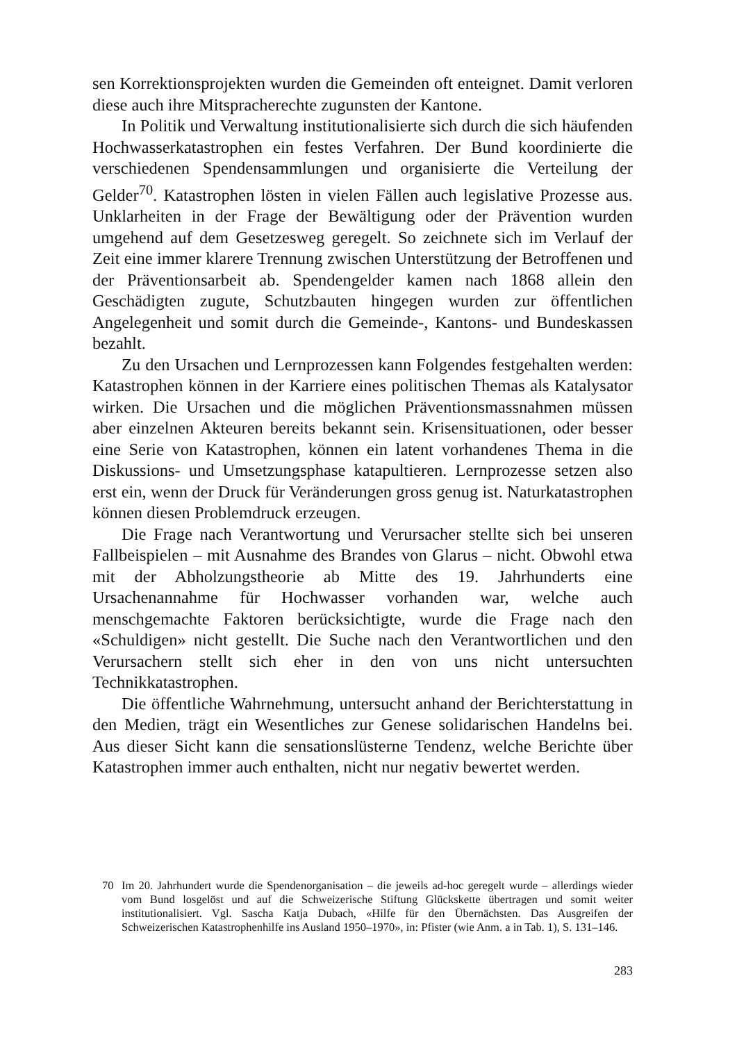sen Korrektionsprojekten wurden die Gemeinden oft enteignet. Damit verloren diese auch ihre Mitspracherechte zugunsten der Kantone.
In Politik und Verwaltung institutionalisierte sich durch die sich häufenden Hochwasserkatastrophen ein festes Verfahren. Der Bund koordinierte die verschiedenen Spendensammlungen und organisierte die Verteilung der Gelder<sup>70</sup>. Katastrophen lösten in vielen Fällen auch legislative Prozesse aus. Unklarheiten in der Frage der Bewältigung oder der Prävention wurden umgehend auf dem Gesetzesweg geregelt. So zeichnete sich im Verlauf der Zeit eine immer klarere Trennung zwischen Unterstützung der Betroffenen und der Präventionsarbeit ab. Spendengelder kamen nach 1868 allein den Geschädigten zugute, Schutzbauten hingegen wurden zur öffentlichen Angelegenheit und somit durch die Gemeinde-, Kantons- und Bundeskassen bezahlt.
Zu den Ursachen und Lernprozessen kann Folgendes festgehalten werden: Katastrophen können in der Karriere eines politischen Themas als Katalysator wirken. Die Ursachen und die möglichen Präventionsmassnahmen müssen aber einzelnen Akteuren bereits bekannt sein. Krisensituationen, oder besser eine Serie von Katastrophen, können ein latent vorhandenes Thema in die Diskussions- und Umsetzungsphase katapultieren. Lernprozesse setzen also erst ein, wenn der Druck für Veränderungen gross genug ist. Naturkatastrophen können diesen Problemdruck erzeugen.
Die Frage nach Verantwortung und Verursacher stellte sich bei unseren Fallbeispielen – mit Ausnahme des Brandes von Glarus – nicht. Obwohl etwa mit der Abholzungstheorie ab Mitte des 19. Jahrhunderts eine Ursachenannahme für Hochwasser vorhanden war, welche auch menschgemachte Faktoren berücksichtigte, wurde die Frage nach den «Schuldigen» nicht gestellt. Die Suche nach den Verantwortlichen und den Verursachern stellt sich eher in den von uns nicht untersuchten Technikkatastrophen.
Die öffentliche Wahrnehmung, untersucht anhand der Berichterstattung in den Medien, trägt ein Wesentliches zur Genese solidarischen Handelns bei. Aus dieser Sicht kann die sensationslüsterne Tendenz, welche Berichte über Katastrophen immer auch enthalten, nicht nur negativ bewertet werden.
70 Im 20. Jahrhundert wurde die Spendenorganisation – die jeweils ad-hoc geregelt wurde – allerdings wieder vom Bund losgelöst und auf die Schweizerische Stiftung Glückskette übertragen und somit weiter institutionalisiert. Vgl. Sascha Katja Dubach, «Hilfe für den Übernächsten. Das Ausgreifen der Schweizerischen Katastrophenhilfe ins Ausland 1950–1970», in: Pfister (wie Anm. a in Tab. 1), S. 131–146.
283